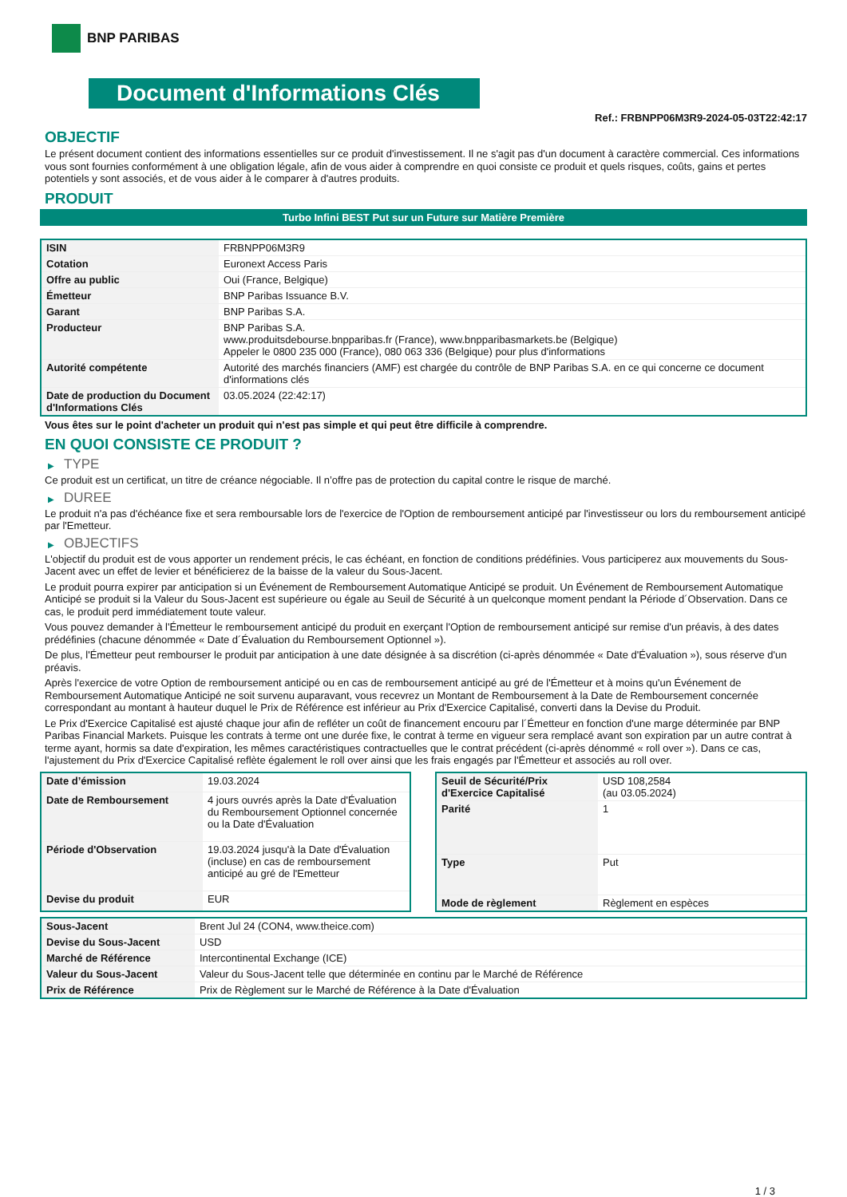BNP PARIBAS
Document d'Informations Clés
Ref.: FRBNPP06M3R9-2024-05-03T22:42:17
OBJECTIF
Le présent document contient des informations essentielles sur ce produit d'investissement. Il ne s'agit pas d'un document à caractère commercial. Ces informations vous sont fournies conformément à une obligation légale, afin de vous aider à comprendre en quoi consiste ce produit et quels risques, coûts, gains et pertes potentiels y sont associés, et de vous aider à le comparer à d'autres produits.
PRODUIT
Turbo Infini BEST Put sur un Future sur Matière Première
| ISIN | FRBNPP06M3R9 |
| Cotation | Euronext Access Paris |
| Offre au public | Oui (France, Belgique) |
| Émetteur | BNP Paribas Issuance B.V. |
| Garant | BNP Paribas S.A. |
| Producteur | BNP Paribas S.A. www.produitsdebourse.bnpparibas.fr (France), www.bnpparibasmarkets.be (Belgique) Appeler le 0800 235 000 (France), 080 063 336 (Belgique) pour plus d'informations |
| Autorité compétente | Autorité des marchés financiers (AMF) est chargée du contrôle de BNP Paribas S.A. en ce qui concerne ce document d'informations clés |
| Date de production du Document d'Informations Clés | 03.05.2024 (22:42:17) |
Vous êtes sur le point d'acheter un produit qui n'est pas simple et qui peut être difficile à comprendre.
EN QUOI CONSISTE CE PRODUIT ?
▶ TYPE
Ce produit est un certificat, un titre de créance négociable. Il n’offre pas de protection du capital contre le risque de marché.
▶ DUREE
Le produit n'a pas d'échéance fixe et sera remboursable lors de l'exercice de l'Option de remboursement anticipé par l'investisseur ou lors du remboursement anticipé par l'Emetteur.
▶ OBJECTIFS
L'objectif du produit est de vous apporter un rendement précis, le cas échéant, en fonction de conditions prédéfinies. Vous participerez aux mouvements du Sous-Jacent avec un effet de levier et bénéficierez de la baisse de la valeur du Sous-Jacent.
Le produit pourra expirer par anticipation si un Événement de Remboursement Automatique Anticipé se produit. Un Événement de Remboursement Automatique Anticipé se produit si la Valeur du Sous-Jacent est supérieure ou égale au Seuil de Sécurité à un quelconque moment pendant la Période d´Observation. Dans ce cas, le produit perd immédiatement toute valeur.
Vous pouvez demander à l'Émetteur le remboursement anticipé du produit en exerçant l'Option de remboursement anticipé sur remise d'un préavis, à des dates prédéfinies (chacune dénommée « Date d´Évaluation du Remboursement Optionnel »).
De plus, l'Émetteur peut rembourser le produit par anticipation à une date désignée à sa discrétion (ci-après dénommée « Date d'Évaluation »), sous réserve d'un préavis.
Après l'exercice de votre Option de remboursement anticipé ou en cas de remboursement anticipé au gré de l'Émetteur et à moins qu'un Événement de Remboursement Automatique Anticipé ne soit survenu auparavant, vous recevrez un Montant de Remboursement à la Date de Remboursement concernée correspondant au montant à hauteur duquel le Prix de Référence est inférieur au Prix d'Exercice Capitalisé, converti dans la Devise du Produit.
Le Prix d'Exercice Capitalisé est ajusté chaque jour afin de refléter un coût de financement encouru par l´Émetteur en fonction d'une marge déterminée par BNP Paribas Financial Markets. Puisque les contrats à terme ont une durée fixe, le contrat à terme en vigueur sera remplacé avant son expiration par un autre contrat à terme ayant, hormis sa date d'expiration, les mêmes caractéristiques contractuelles que le contrat précédent (ci-après dénommé « roll over »). Dans ce cas, l'ajustement du Prix d'Exercice Capitalisé reflète également le roll over ainsi que les frais engagés par l'Émetteur et associés au roll over.
| Date d’émission | 19.03.2024 |
| Date de Remboursement | 4 jours ouvrés après la Date d'Évaluation du Remboursement Optionnel concernée ou la Date d'Évaluation |
| Période d'Observation | 19.03.2024 jusqu'à la Date d'Évaluation (incluse) en cas de remboursement anticipé au gré de l'Emetteur |
| Devise du produit | EUR |
| Seuil de Sécurité/Prix d'Exercice Capitalisé | USD 108,2584 (au 03.05.2024) |
| Parité | 1 |
| Type | Put |
| Mode de règlement | Règlement en espèces |
| Sous-Jacent | Brent Jul 24 (CON4, www.theice.com) |
| Devise du Sous-Jacent | USD |
| Marché de Référence | Intercontinental Exchange (ICE) |
| Valeur du Sous-Jacent | Valeur du Sous-Jacent telle que déterminée en continu par le Marché de Référence |
| Prix de Référence | Prix de Règlement sur le Marché de Référence à la Date d'Évaluation |
1 / 3